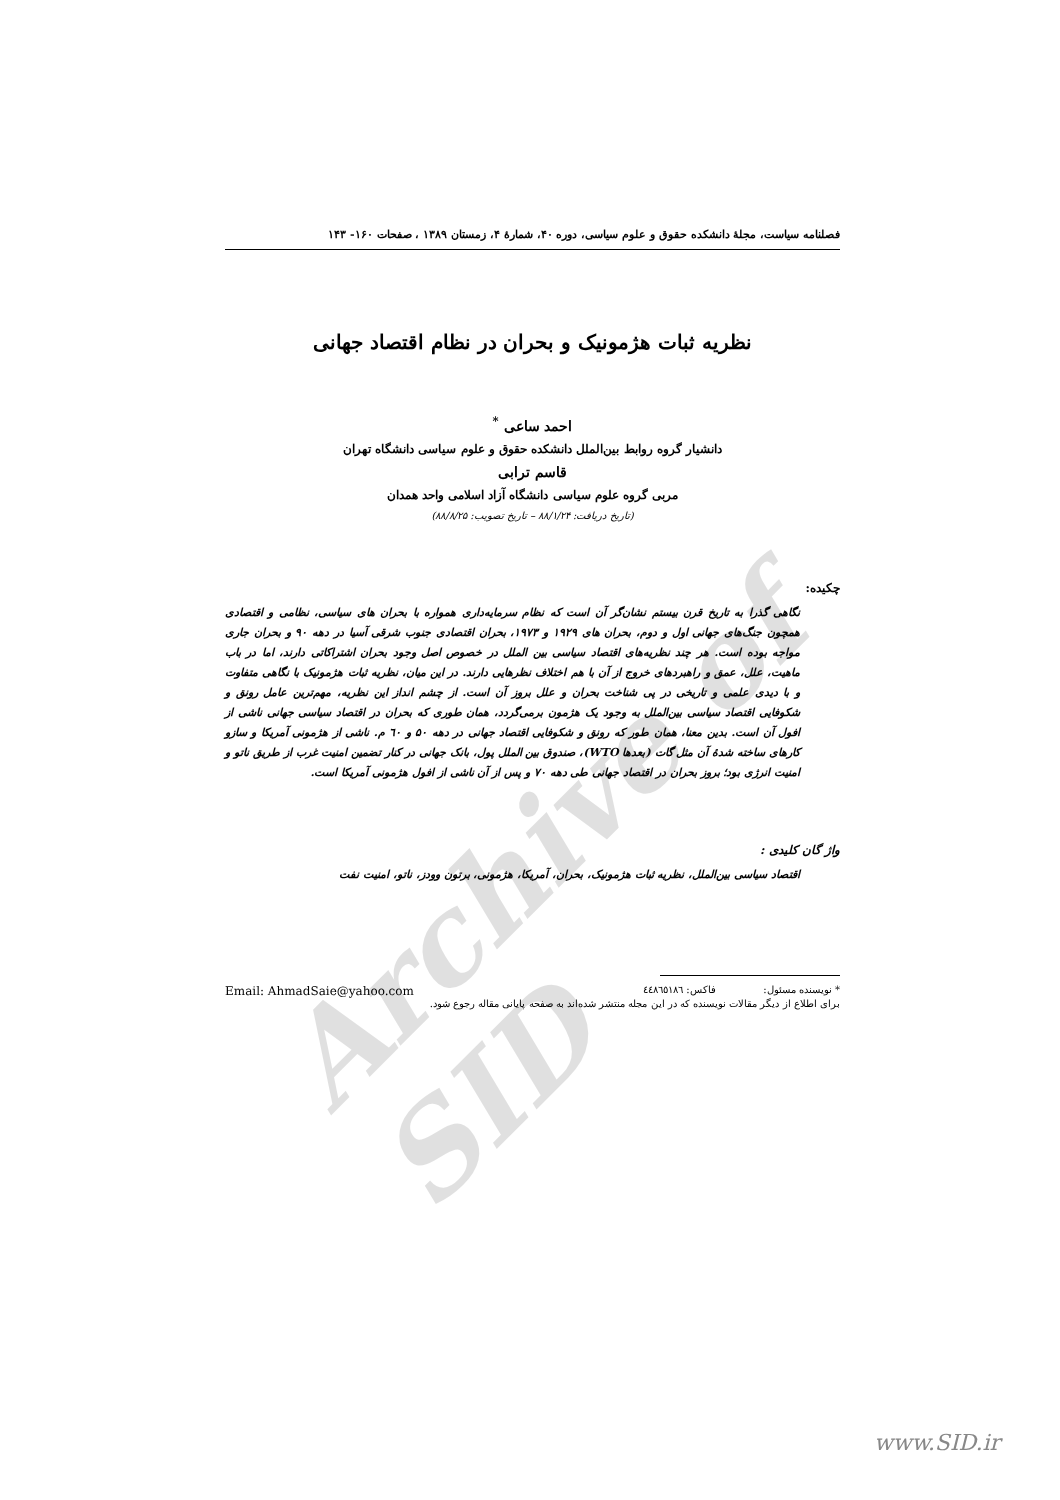Archive of SID
فصلنامه سیاست، مجلهٔ دانشکده حقوق و علوم سیاسی، دوره ۴۰، شمارهٔ ۴، زمستان ۱۳۸۹ ، صفحات ۱۶۰- ۱۴۳
نظریه ثبات هژمونیک و بحران در نظام اقتصاد جهانی
احمد ساعی <sup>*</sup>
دانشیار گروه روابط بین‌الملل دانشکده حقوق و علوم سیاسی دانشگاه تهران
قاسم ترابی
مربی گروه علوم سیاسی دانشگاه آزاد اسلامی واحد همدان
(تاریخ دریافت: ۸۸/۱/۲۴ – تاریخ تصویب: ۸۸/۸/۲۵)
چکیده:
نگاهی گذرا به تاریخ قرن بیستم نشان‌گر آن است که نظام سرمایه‌داری همواره با بحران های سیاسی، نظامی و اقتصادی همچون جنگ‌های جهانی اول و دوم، بحران های ۱۹۲۹ و ۱۹۷۳، بحران اقتصادی جنوب شرقی آسیا در دهه ۹۰ و بحران جاری مواجه بوده است. هر چند نظریه‌های اقتصاد سیاسی بین الملل در خصوص اصل وجود بحران اشتراکاتی دارند، اما در باب ماهیت، علل، عمق و راهبردهای خروج از آن با هم اختلاف نظرهایی دارند. در این میان، نظریه ثبات هژمونیک با نگاهی متفاوت و با دیدی علمی و تاریخی در پی شناخت بحران و علل بروز آن است. از چشم انداز این نظریه، مهم‌ترین عامل رونق و شکوفایی اقتصاد سیاسی بین‌الملل به وجود یک هژمون برمی‌گردد، همان طوری که بحران در اقتصاد سیاسی جهانی ناشی از افول آن است. بدین معنا، همان طور که رونق و شکوفایی اقتصاد جهانی در دهه ۵۰ و ٦٠ م. ناشی از هژمونی آمریکا و سازو کارهای ساخته شدهٔ آن مثل گات (بعدها WTO)، صندوق بین الملل پول، بانک جهانی در کنار تضمین امنیت غرب از طریق ناتو و امنیت انرژی بود؛ بروز بحران در اقتصاد جهانی طی دهه ۷۰ و پس از آن ناشی از افول هژمونی آمریکا است.
واژ گان کلیدی :
اقتصاد سیاسی بین‌الملل، نظریه ثبات هژمونیک، بحران، آمریکا، هژمونی، برتون وودز، ناتو، امنیت نفت
* نویسنده مسئول: فاکس: ٤٤٨٦٥١٨٦ Email: AhmadSaie@yahoo.com
برای اطلاع از دیگر مقالات نویسنده که در این مجله منتشر شده‌اند به صفحه پایانی مقاله رجوع شود.
www.SID.ir